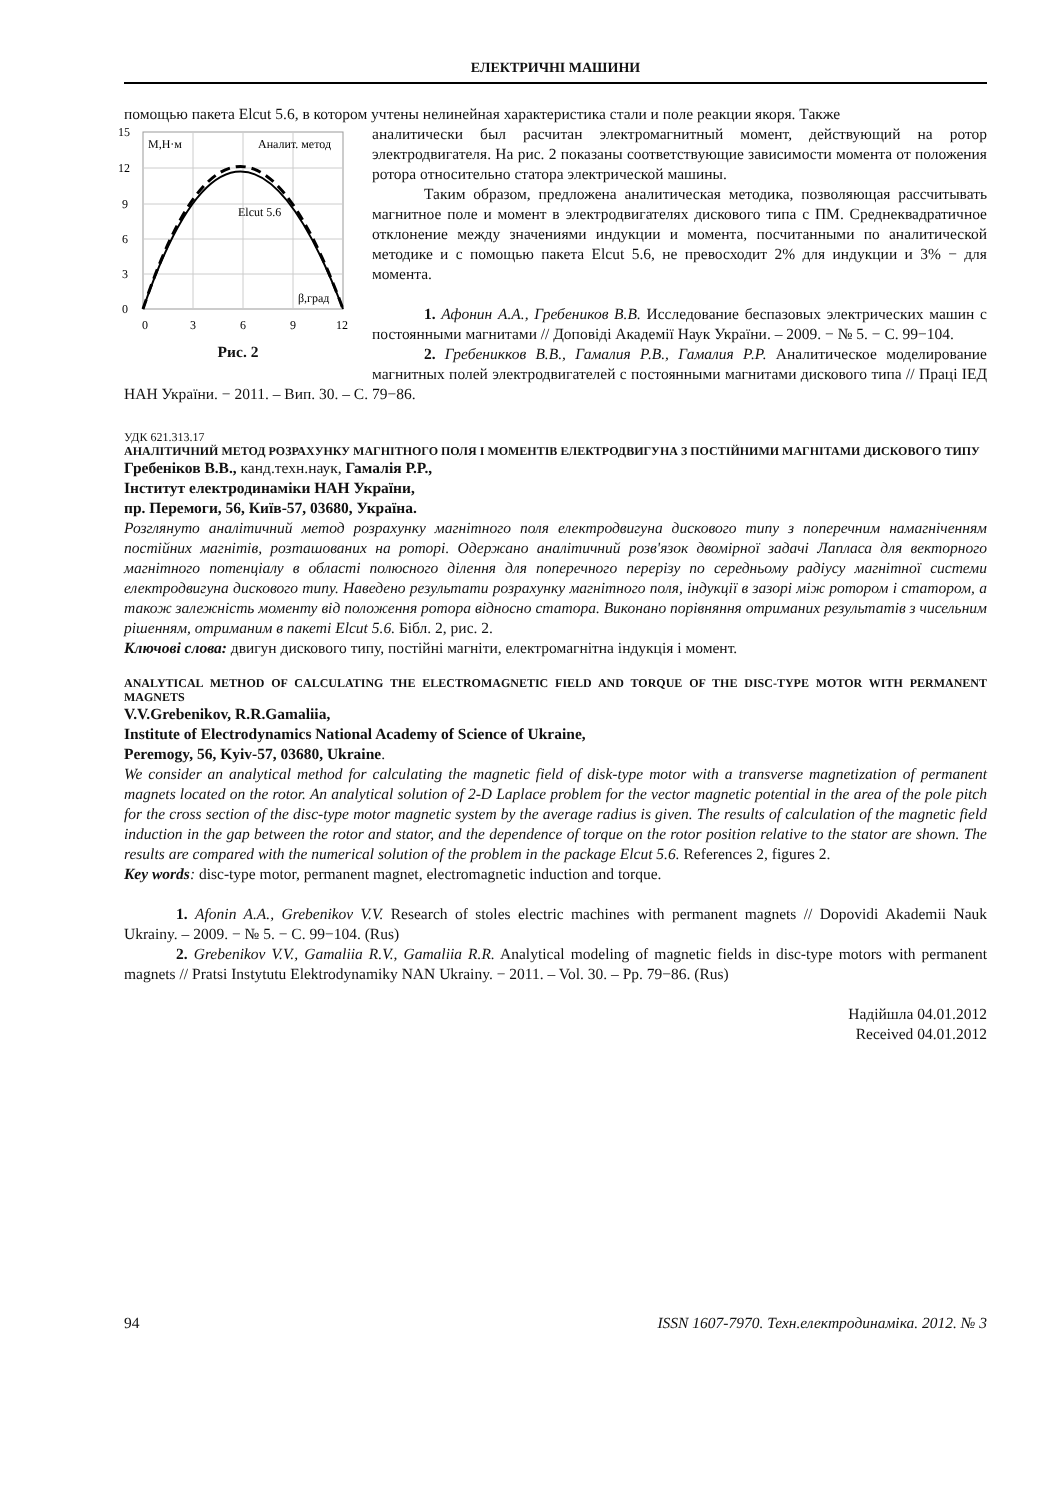ЕЛЕКТРИЧНІ МАШИНИ
помощью пакета Elcut 5.6, в котором учтены нелинейная характеристика стали и поле реакции якоря. Также
15
12
9
6
3
0
0
3
6
9
12
M,Н·м
Аналит. метод
Elcut 5.6
β,град
Рис. 2
аналитически был расчитан электромагнитный момент, действующий на ротор электродвигателя. На рис. 2 показаны соответствующие зависимости момента от положения ротора относительно статора электрической машины.
Таким образом, предложена аналитическая методика, позволяющая рассчитывать магнитное поле и момент в электродвигателях дискового типа с ПМ. Среднеквадратичное отклонение между значениями индукции и момента, посчитанными по аналитической методике и с помощью пакета Elcut 5.6, не превосходит 2% для индукции и 3% − для момента.
1. Афонин А.А., Гребеников В.В. Исследование беспазовых электрических машин с постоянными магнитами // Доповіді Академії Наук України. – 2009. − № 5. − С. 99−104.
2. Гребеникков В.В., Гамалия Р.В., Гамалия Р.Р. Аналитическое моделирование магнитных полей электродвигателей с постоянными магнитами дискового типа // Праці ІЕД НАН України. − 2011. – Вип. 30. – С. 79−86.
УДК 621.313.17
АНАЛІТИЧНИЙ МЕТОД РОЗРАХУНКУ МАГНІТНОГО ПОЛЯ І МОМЕНТІВ ЕЛЕКТРОДВИГУНА З ПОСТІЙНИМИ МАГНІТАМИ ДИСКОВОГО ТИПУ
Гребеніков В.В., канд.техн.наук, Гамалія Р.Р.,
Інститут електродинаміки НАН України,
пр. Перемоги, 56, Київ-57, 03680, Україна.
Розглянуто аналітичний метод розрахунку магнітного поля електродвигуна дискового типу з поперечним намагніченням постійних магнітів, розташованих на роторі. Одержано аналітичний розв'язок двомірної задачі Лапласа для векторного магнітного потенціалу в області полюсного ділення для поперечного перерізу по середньому радіусу магнітної системи електродвигуна дискового типу. Наведено результати розрахунку магнітного поля, індукції в зазорі між ротором і статором, а також залежність моменту від положення ротора відносно статора. Виконано порівняння отриманих результатів з чисельним рішенням, отриманим в пакеті Elcut 5.6. Бібл. 2, рис. 2.
Ключові слова: двигун дискового типу, постійні магніти, електромагнітна індукція і момент.
ANALYTICAL METHOD OF CALCULATING THE ELECTROMAGNETIC FIELD AND TORQUE OF THE DISC-TYPE MOTOR WITH PERMANENT MAGNETS
V.V.Grebenikov, R.R.Gamaliia,
Institute of Electrodynamics National Academy of Science of Ukraine,
Peremogy, 56, Kyiv-57, 03680, Ukraine.
We consider an analytical method for calculating the magnetic field of disk-type motor with a transverse magnetization of permanent magnets located on the rotor. An analytical solution of 2-D Laplace problem for the vector magnetic potential in the area of the pole pitch for the cross section of the disc-type motor magnetic system by the average radius is given. The results of calculation of the magnetic field induction in the gap between the rotor and stator, and the dependence of torque on the rotor position relative to the stator are shown. The results are compared with the numerical solution of the problem in the package Elcut 5.6. References 2, figures 2.
Key words: disc-type motor, permanent magnet, electromagnetic induction and torque.
1. Afonin A.A., Grebenikov V.V. Research of stoles electric machines with permanent magnets // Dopovidi Akademii Nauk Ukrainy. – 2009. − № 5. − С. 99−104. (Rus)
2. Grebenikov V.V., Gamaliia R.V., Gamaliia R.R. Analytical modeling of magnetic fields in disc-type motors with permanent magnets // Pratsi Instytutu Elektrodynamiky NAN Ukrainy. − 2011. – Vol. 30. – Pp. 79−86. (Rus)
Надійшла 04.01.2012
Received 04.01.2012
94 ISSN 1607-7970. Техн.електродинаміка. 2012. № 3